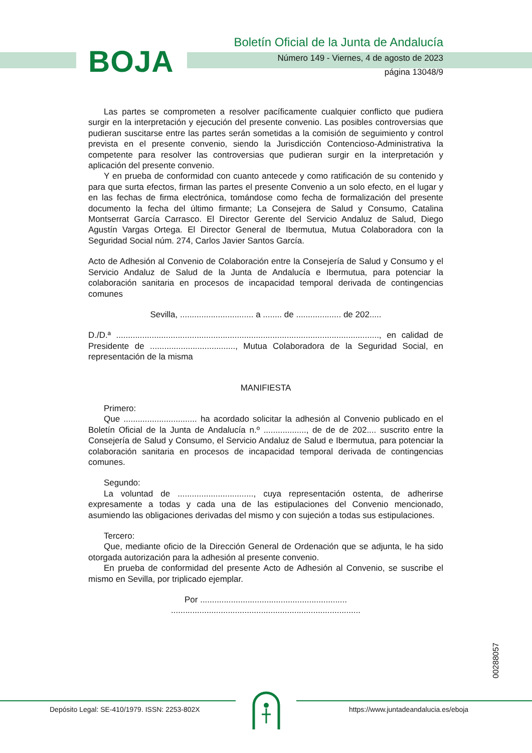BOJA
Boletín Oficial de la Junta de Andalucía
Número 149 - Viernes, 4 de agosto de 2023
página 13048/9
Las partes se comprometen a resolver pacíficamente cualquier conflicto que pudiera surgir en la interpretación y ejecución del presente convenio. Las posibles controversias que pudieran suscitarse entre las partes serán sometidas a la comisión de seguimiento y control prevista en el presente convenio, siendo la Jurisdicción Contencioso-Administrativa la competente para resolver las controversias que pudieran surgir en la interpretación y aplicación del presente convenio.
Y en prueba de conformidad con cuanto antecede y como ratificación de su contenido y para que surta efectos, firman las partes el presente Convenio a un solo efecto, en el lugar y en las fechas de firma electrónica, tomándose como fecha de formalización del presente documento la fecha del último firmante; La Consejera de Salud y Consumo, Catalina Montserrat García Carrasco. El Director Gerente del Servicio Andaluz de Salud, Diego Agustín Vargas Ortega. El Director General de Ibermutua, Mutua Colaboradora con la Seguridad Social núm. 274, Carlos Javier Santos García.
Acto de Adhesión al Convenio de Colaboración entre la Consejería de Salud y Consumo y el Servicio Andaluz de Salud de la Junta de Andalucía e Ibermutua, para potenciar la colaboración sanitaria en procesos de incapacidad temporal derivada de contingencias comunes
Sevilla, ............................... a ........ de ................... de 202.....
D./D.ª ..............................................................................................................., en calidad de Presidente de ...................................., Mutua Colaboradora de la Seguridad Social, en representación de la misma
MANIFIESTA
Primero:
Que ............................... ha acordado solicitar la adhesión al Convenio publicado en el Boletín Oficial de la Junta de Andalucía n.º .................., de de de 202.... suscrito entre la Consejería de Salud y Consumo, el Servicio Andaluz de Salud e Ibermutua, para potenciar la colaboración sanitaria en procesos de incapacidad temporal derivada de contingencias comunes.
Segundo:
La voluntad de ................................, cuya representación ostenta, de adherirse expresamente a todas y cada una de las estipulaciones del Convenio mencionado, asumiendo las obligaciones derivadas del mismo y con sujeción a todas sus estipulaciones.
Tercero:
Que, mediante oficio de la Dirección General de Ordenación que se adjunta, le ha sido otorgada autorización para la adhesión al presente convenio.
En prueba de conformidad del presente Acto de Adhesión al Convenio, se suscribe el mismo en Sevilla, por triplicado ejemplar.
Por ..............................................................
................................................................................
00288057
Depósito Legal: SE-410/1979. ISSN: 2253-802X https://www.juntadeandalucia.es/eboja